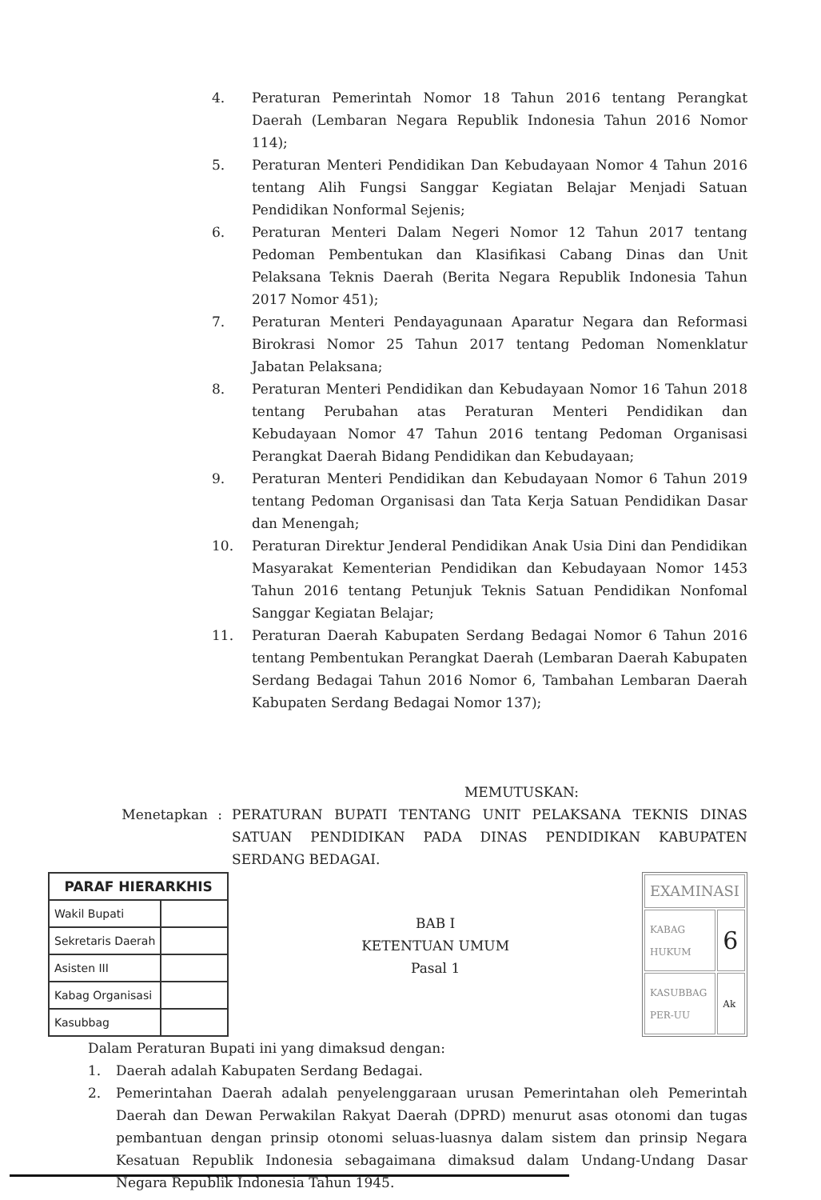4. Peraturan Pemerintah Nomor 18 Tahun 2016 tentang Perangkat Daerah (Lembaran Negara Republik Indonesia Tahun 2016 Nomor 114);
5. Peraturan Menteri Pendidikan Dan Kebudayaan Nomor 4 Tahun 2016 tentang Alih Fungsi Sanggar Kegiatan Belajar Menjadi Satuan Pendidikan Nonformal Sejenis;
6. Peraturan Menteri Dalam Negeri Nomor 12 Tahun 2017 tentang Pedoman Pembentukan dan Klasifikasi Cabang Dinas dan Unit Pelaksana Teknis Daerah (Berita Negara Republik Indonesia Tahun 2017 Nomor 451);
7. Peraturan Menteri Pendayagunaan Aparatur Negara dan Reformasi Birokrasi Nomor 25 Tahun 2017 tentang Pedoman Nomenklatur Jabatan Pelaksana;
8. Peraturan Menteri Pendidikan dan Kebudayaan Nomor 16 Tahun 2018 tentang Perubahan atas Peraturan Menteri Pendidikan dan Kebudayaan Nomor 47 Tahun 2016 tentang Pedoman Organisasi Perangkat Daerah Bidang Pendidikan dan Kebudayaan;
9. Peraturan Menteri Pendidikan dan Kebudayaan Nomor 6 Tahun 2019 tentang Pedoman Organisasi dan Tata Kerja Satuan Pendidikan Dasar dan Menengah;
10. Peraturan Direktur Jenderal Pendidikan Anak Usia Dini dan Pendidikan Masyarakat Kementerian Pendidikan dan Kebudayaan Nomor 1453 Tahun 2016 tentang Petunjuk Teknis Satuan Pendidikan Nonfomal Sanggar Kegiatan Belajar;
11. Peraturan Daerah Kabupaten Serdang Bedagai Nomor 6 Tahun 2016 tentang Pembentukan Perangkat Daerah (Lembaran Daerah Kabupaten Serdang Bedagai Tahun 2016 Nomor 6, Tambahan Lembaran Daerah Kabupaten Serdang Bedagai Nomor 137);
MEMUTUSKAN:
Menetapkan: PERATURAN BUPATI TENTANG UNIT PELAKSANA TEKNIS DINAS SATUAN PENDIDIKAN PADA DINAS PENDIDIKAN KABUPATEN SERDANG BEDAGAI.
| PARAF HIERARKHIS | |
| --- | --- |
| Wakil Bupati | |
| Sekretaris Daerah | |
| Asisten III | |
| Kabag Organisasi | |
| Kasubbag | |
BAB I
KETENTUAN UMUM
Pasal 1
| EXAMINASI | |
| KABAG HUKUM | 6 |
| KASUBBAG PER-UU | Ak |
Dalam Peraturan Bupati ini yang dimaksud dengan:
1. Daerah adalah Kabupaten Serdang Bedagai.
2. Pemerintahan Daerah adalah penyelenggaraan urusan Pemerintahan oleh Pemerintah Daerah dan Dewan Perwakilan Rakyat Daerah (DPRD) menurut asas otonomi dan tugas pembantuan dengan prinsip otonomi seluas-luasnya dalam sistem dan prinsip Negara Kesatuan Republik Indonesia sebagaimana dimaksud dalam Undang-Undang Dasar Negara Republik Indonesia Tahun 1945.